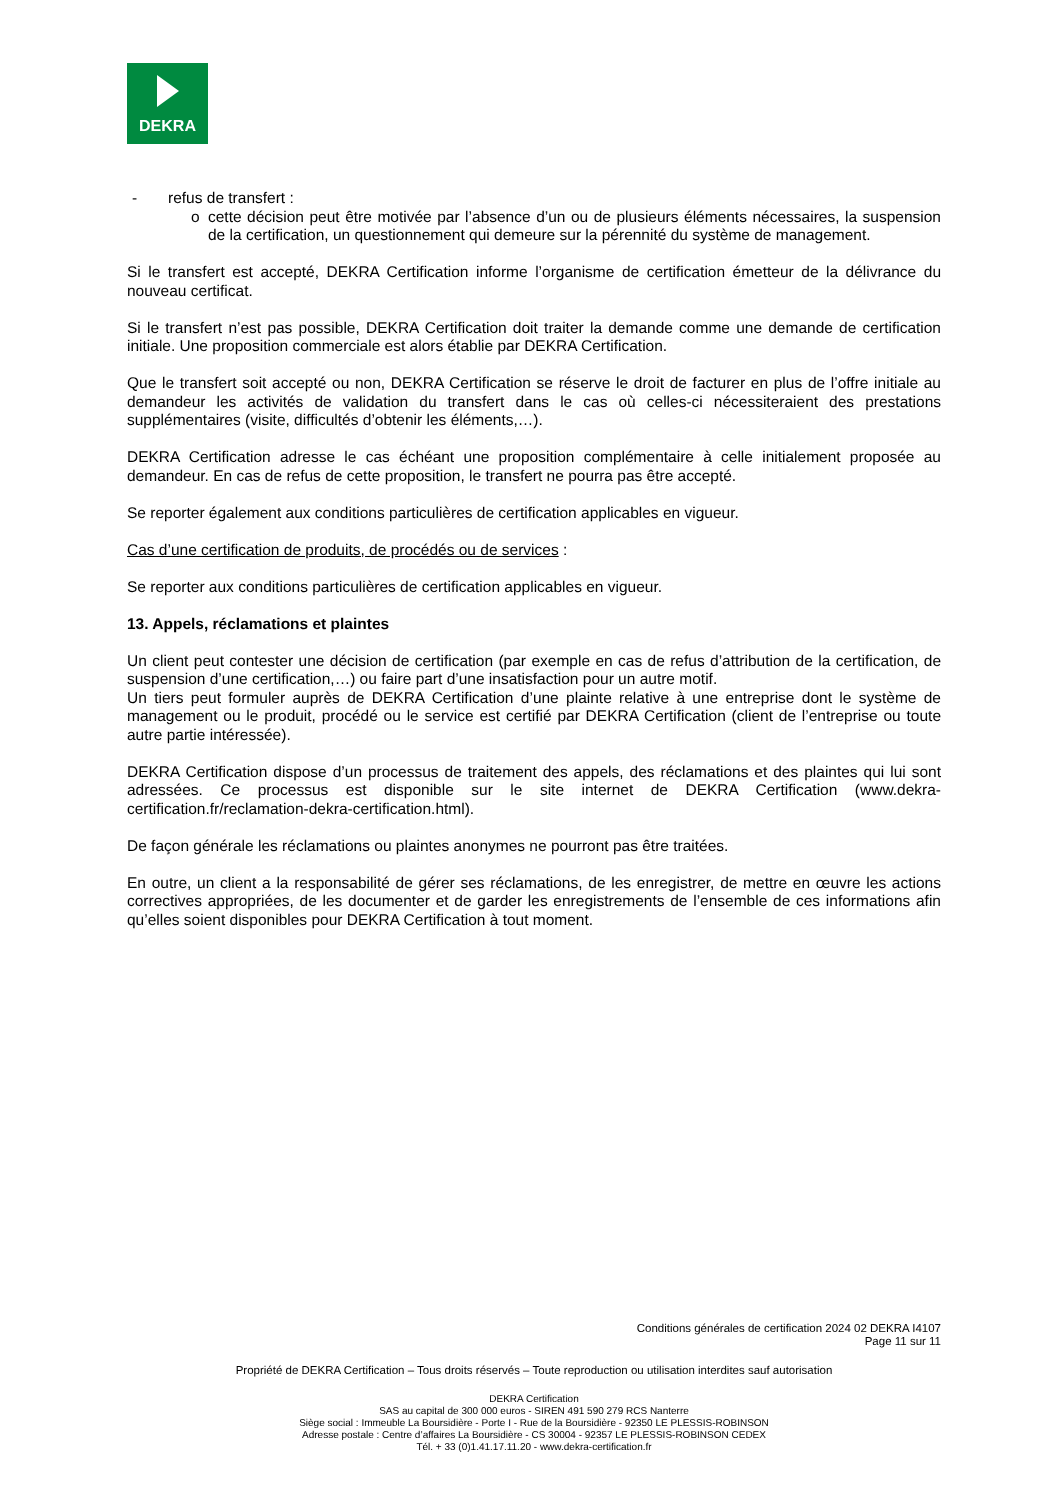DEKRA
- refus de transfert :
o cette décision peut être motivée par l’absence d’un ou de plusieurs éléments nécessaires, la suspension de la certification, un questionnement qui demeure sur la pérennité du système de management.
Si le transfert est accepté, DEKRA Certification informe l’organisme de certification émetteur de la délivrance du nouveau certificat.
Si le transfert n’est pas possible, DEKRA Certification doit traiter la demande comme une demande de certification initiale. Une proposition commerciale est alors établie par DEKRA Certification.
Que le transfert soit accepté ou non, DEKRA Certification se réserve le droit de facturer en plus de l’offre initiale au demandeur les activités de validation du transfert dans le cas où celles-ci nécessiteraient des prestations supplémentaires (visite, difficultés d’obtenir les éléments,…).
DEKRA Certification adresse le cas échéant une proposition complémentaire à celle initialement proposée au demandeur. En cas de refus de cette proposition, le transfert ne pourra pas être accepté.
Se reporter également aux conditions particulières de certification applicables en vigueur.
Cas d’une certification de produits, de procédés ou de services :
Se reporter aux conditions particulières de certification applicables en vigueur.
13. Appels, réclamations et plaintes
Un client peut contester une décision de certification (par exemple en cas de refus d’attribution de la certification, de suspension d’une certification,…) ou faire part d’une insatisfaction pour un autre motif.
Un tiers peut formuler auprès de DEKRA Certification d’une plainte relative à une entreprise dont le système de management ou le produit, procédé ou le service est certifié par DEKRA Certification (client de l’entreprise ou toute autre partie intéressée).
DEKRA Certification dispose d’un processus de traitement des appels, des réclamations et des plaintes qui lui sont adressées. Ce processus est disponible sur le site internet de DEKRA Certification (www.dekra-certification.fr/reclamation-dekra-certification.html).
De façon générale les réclamations ou plaintes anonymes ne pourront pas être traitées.
En outre, un client a la responsabilité de gérer ses réclamations, de les enregistrer, de mettre en œuvre les actions correctives appropriées, de les documenter et de garder les enregistrements de l’ensemble de ces informations afin qu’elles soient disponibles pour DEKRA Certification à tout moment.
Conditions générales de certification 2024 02 DEKRA I4107
Page 11 sur 11
Propriété de DEKRA Certification – Tous droits réservés – Toute reproduction ou utilisation interdites sauf autorisation
DEKRA Certification
SAS au capital de 300 000 euros - SIREN 491 590 279 RCS Nanterre
Siège social : Immeuble La Boursidière - Porte I - Rue de la Boursidière - 92350 LE PLESSIS-ROBINSON
Adresse postale : Centre d’affaires La Boursidière - CS 30004 - 92357 LE PLESSIS-ROBINSON CEDEX
Tél. + 33 (0)1.41.17.11.20 - www.dekra-certification.fr